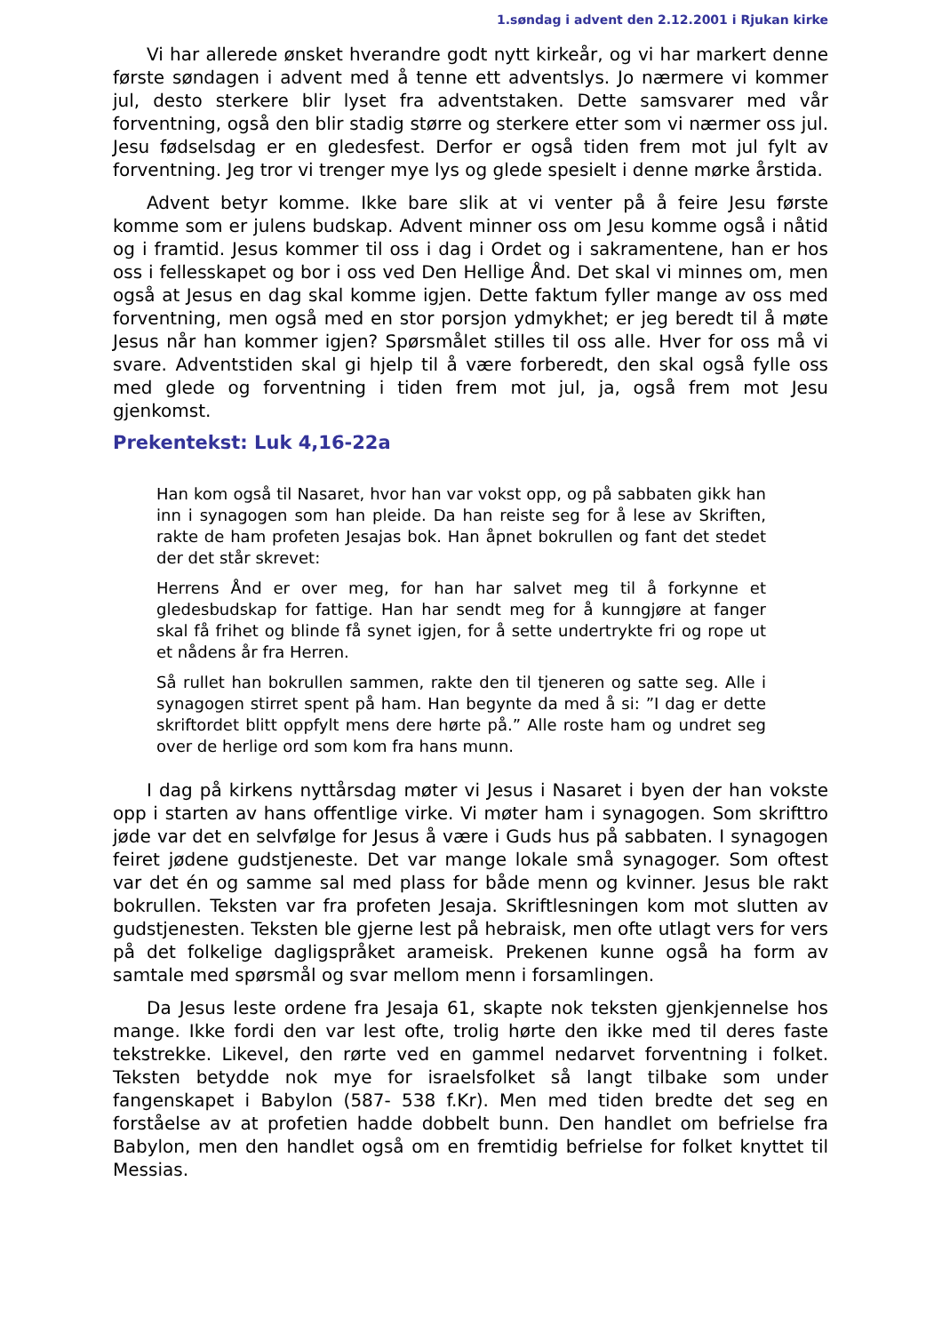1.søndag i advent den 2.12.2001 i Rjukan kirke
Vi har allerede ønsket hverandre godt nytt kirkeår, og vi har markert denne første søndagen i advent med å tenne ett adventslys. Jo nærmere vi kommer jul, desto sterkere blir lyset fra adventstaken. Dette samsvarer med vår forventning, også den blir stadig større og sterkere etter som vi nærmer oss jul. Jesu fødselsdag er en gledesfest. Derfor er også tiden frem mot jul fylt av forventning. Jeg tror vi trenger mye lys og glede spesielt i denne mørke årstida.
Advent betyr komme. Ikke bare slik at vi venter på å feire Jesu første komme som er julens budskap. Advent minner oss om Jesu komme også i nåtid og i framtid. Jesus kommer til oss i dag i Ordet og i sakramentene, han er hos oss i fellesskapet og bor i oss ved Den Hellige Ånd. Det skal vi minnes om, men også at Jesus en dag skal komme igjen. Dette faktum fyller mange av oss med forventning, men også med en stor porsjon ydmykhet; er jeg beredt til å møte Jesus når han kommer igjen? Spørsmålet stilles til oss alle. Hver for oss må vi svare. Adventstiden skal gi hjelp til å være forberedt, den skal også fylle oss med glede og forventning i tiden frem mot jul, ja, også frem mot Jesu gjenkomst.
Prekentekst: Luk 4,16-22a
Han kom også til Nasaret, hvor han var vokst opp, og på sabbaten gikk han inn i synagogen som han pleide. Da han reiste seg for å lese av Skriften, rakte de ham profeten Jesajas bok. Han åpnet bokrullen og fant det stedet der det står skrevet:
Herrens Ånd er over meg, for han har salvet meg til å forkynne et gledesbudskap for fattige. Han har sendt meg for å kunngjøre at fanger skal få frihet og blinde få synet igjen, for å sette undertrykte fri og rope ut et nådens år fra Herren.
Så rullet han bokrullen sammen, rakte den til tjeneren og satte seg. Alle i synagogen stirret spent på ham. Han begynte da med å si: ”I dag er dette skriftordet blitt oppfylt mens dere hørte på.” Alle roste ham og undret seg over de herlige ord som kom fra hans munn.
I dag på kirkens nyttårsdag møter vi Jesus i Nasaret i byen der han vokste opp i starten av hans offentlige virke. Vi møter ham i synagogen. Som skrifttro jøde var det en selvfølge for Jesus å være i Guds hus på sabbaten. I synagogen feiret jødene gudstjeneste. Det var mange lokale små synagoger. Som oftest var det én og samme sal med plass for både menn og kvinner. Jesus ble rakt bokrullen. Teksten var fra profeten Jesaja. Skriftlesningen kom mot slutten av gudstjenesten. Teksten ble gjerne lest på hebraisk, men ofte utlagt vers for vers på det folkelige dagligspråket arameisk. Prekenen kunne også ha form av samtale med spørsmål og svar mellom menn i forsamlingen.
Da Jesus leste ordene fra Jesaja 61, skapte nok teksten gjenkjennelse hos mange. Ikke fordi den var lest ofte, trolig hørte den ikke med til deres faste tekstrekke. Likevel, den rørte ved en gammel nedarvet forventning i folket. Teksten betydde nok mye for israelsfolket så langt tilbake som under fangenskapet i Babylon (587- 538 f.Kr). Men med tiden bredte det seg en forståelse av at profetien hadde dobbelt bunn. Den handlet om befrielse fra Babylon, men den handlet også om en fremtidig befrielse for folket knyttet til Messias.